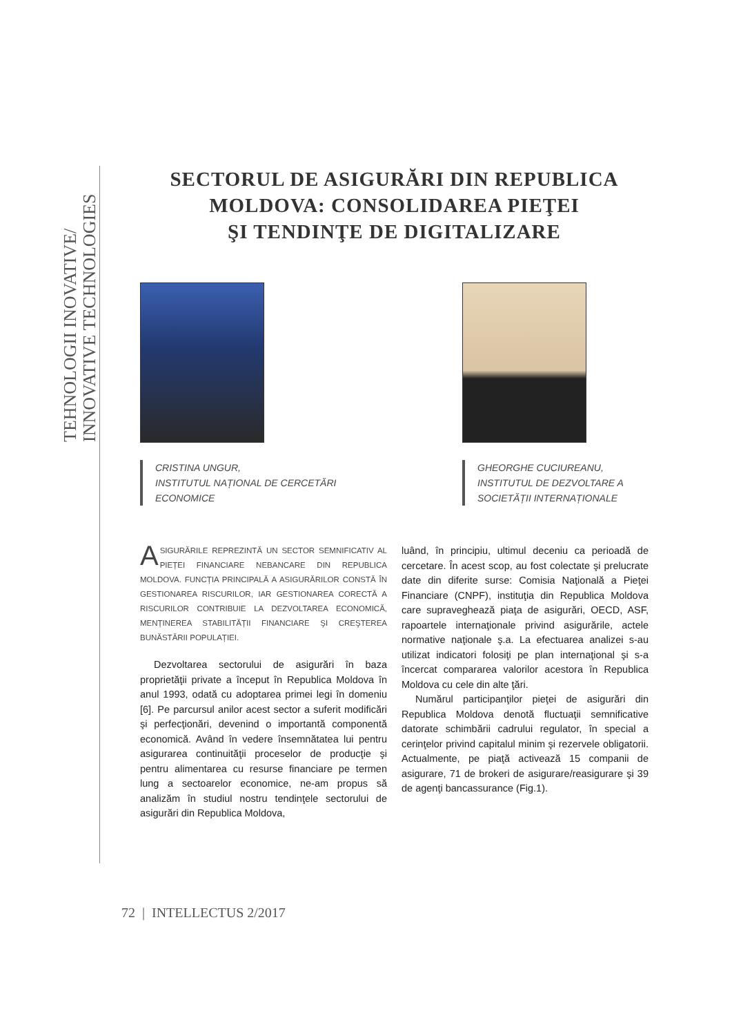TEHNOLOGII INOVATIVE/
INNOVATIVE TECHNOLOGIES
SECTORUL DE ASIGURĂRI DIN REPUBLICA
MOLDOVA: CONSOLIDAREA PIEŢEI
ŞI TENDINŢE DE DIGITALIZARE
CRISTINA UNGUR,
INSTITUTUL NAȚIONAL DE CERCETĂRI ECONOMICE
GHEORGHE CUCIUREANU,
INSTITUTUL DE DEZVOLTARE A SOCIETĂȚII INTERNAȚIONALE
ASIGURĂRILE REPREZINTĂ UN SECTOR SEMNIFICATIV AL PIEȚEI FINANCIARE NEBANCARE DIN REPUBLICA MOLDOVA. FUNCȚIA PRINCIPALĂ A ASIGURĂRILOR CONSTĂ ÎN GESTIONAREA RISCURILOR, IAR GESTIONAREA CORECTĂ A RISCURILOR CONTRIBUIE LA DEZVOLTAREA ECONOMICĂ, MENȚINEREA STABILITĂȚII FINANCIARE ŞI CREŞTEREA BUNĂSTĂRII POPULAȚIEI.
Dezvoltarea sectorului de asigurări în baza proprietăţii private a început în Republica Moldova în anul 1993, odată cu adoptarea primei legi în domeniu [6]. Pe parcursul anilor acest sector a suferit modificări şi perfecţionări, devenind o importantă componentă economică. Având în vedere însemnătatea lui pentru asigurarea continuităţii proceselor de producţie şi pentru alimentarea cu resurse financiare pe termen lung a sectoarelor economice, ne-am propus să analizăm în studiul nostru tendinţele sectorului de asigurări din Republica Moldova,
luând, în principiu, ultimul deceniu ca perioadă de cercetare. În acest scop, au fost colectate şi prelucrate date din diferite surse: Comisia Naţională a Pieţei Financiare (CNPF), instituţia din Republica Moldova care supraveghează piaţa de asigurări, OECD, ASF, rapoartele internaţionale privind asigurările, actele normative naţionale ş.a. La efectuarea analizei s-au utilizat indicatori folosiţi pe plan internaţional şi s-a încercat compararea valorilor acestora în Republica Moldova cu cele din alte ţări.
Numărul participanţilor pieţei de asigurări din Republica Moldova denotă fluctuaţii semnificative datorate schimbării cadrului regulator, în special a cerinţelor privind capitalul minim şi rezervele obligatorii. Actualmente, pe piaţă activează 15 companii de asigurare, 71 de brokeri de asigurare/reasigurare şi 39 de agenţi bancassurance (Fig.1).
72 | INTELLECTUS 2/2017